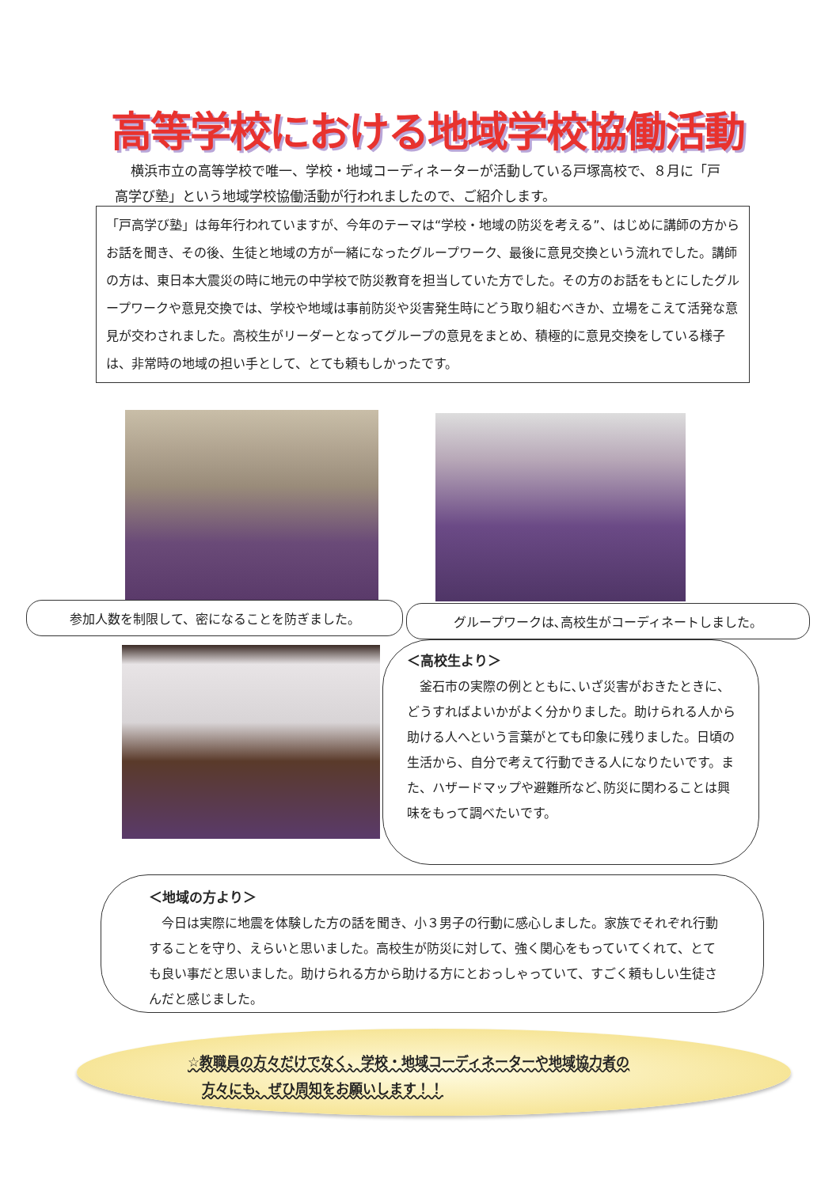高等学校における地域学校協働活動
横浜市立の高等学校で唯一、学校・地域コーディネーターが活動している戸塚高校で、８月に「戸高学び塾」という地域学校協働活動が行われましたので、ご紹介します。
「戸高学び塾」は毎年行われていますが、今年のテーマは“学校・地域の防災を考える”、はじめに講師の方からお話を聞き、その後、生徒と地域の方が一緒になったグループワーク、最後に意見交換という流れでした。講師の方は、東日本大震災の時に地元の中学校で防災教育を担当していた方でした。その方のお話をもとにしたグループワークや意見交換では、学校や地域は事前防災や災害発生時にどう取り組むべきか、立場をこえて活発な意見が交わされました。高校生がリーダーとなってグループの意見をまとめ、積極的に意見交換をしている様子は、非常時の地域の担い手として、とても頼もしかったです。
参加人数を制限して、密になることを防ぎました。 グループワークは､高校生がコーディネートしました。
＜高校生より＞
　釜石市の実際の例とともに､いざ災害がおきたときに、どうすればよいかがよく分かりました。助けられる人から助ける人へという言葉がとても印象に残りました。日頃の生活から、自分で考えて行動できる人になりたいです。また、ハザードマップや避難所など､防災に関わることは興味をもって調べたいです。
＜地域の方より＞
　今日は実際に地震を体験した方の話を聞き、小３男子の行動に感心しました。家族でそれぞれ行動することを守り、えらいと思いました。高校生が防災に対して、強く関心をもっていてくれて、とても良い事だと思いました。助けられる方から助ける方にとおっしゃっていて、すごく頼もしい生徒さんだと感じました。
☆教職員の方々だけでなく、学校・地域コーディネーターや地域協力者の
方々にも、ぜひ周知をお願いします！！